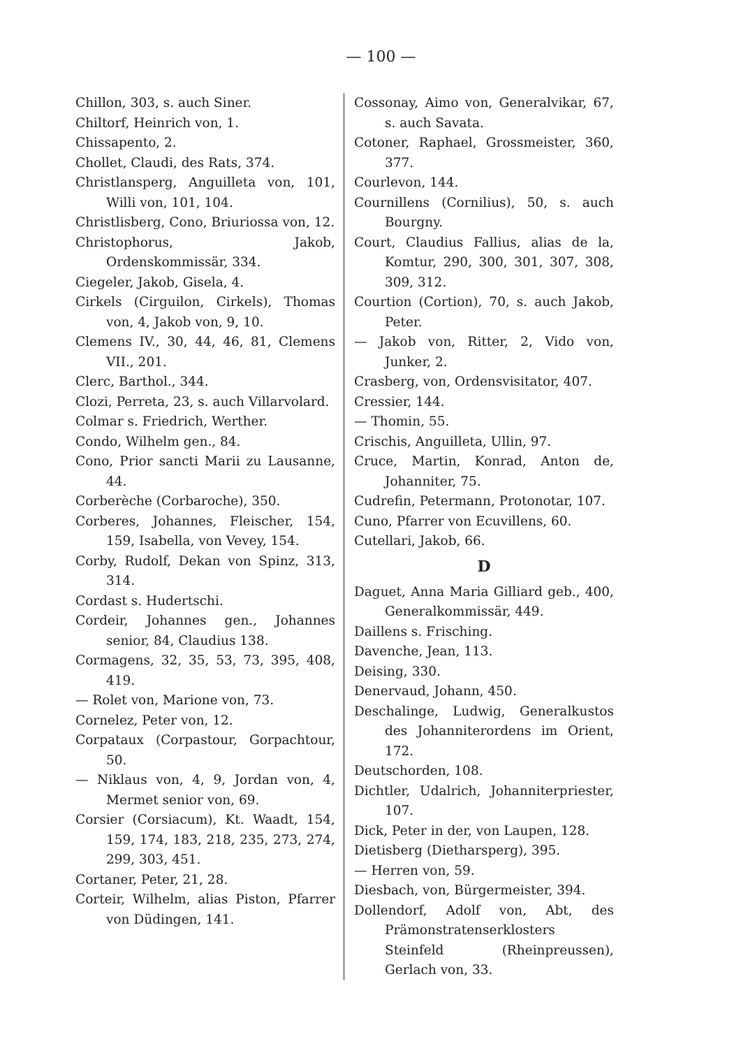— 100 —
Chillon, 303, s. auch Siner.
Chiltorf, Heinrich von, 1.
Chissapento, 2.
Chollet, Claudi, des Rats, 374.
Christlansperg, Anguilleta von, 101, Willi von, 101, 104.
Christlisberg, Cono, Briuriossa von, 12.
Christophorus, Jakob, Ordenskommissär, 334.
Ciegeler, Jakob, Gisela, 4.
Cirkels (Cirguilon, Cirkels), Thomas von, 4, Jakob von, 9, 10.
Clemens IV., 30, 44, 46, 81, Clemens VII., 201.
Clerc, Barthol., 344.
Clozi, Perreta, 23, s. auch Villarvolard.
Colmar s. Friedrich, Werther.
Condo, Wilhelm gen., 84.
Cono, Prior sancti Marii zu Lausanne, 44.
Corberèche (Corbaroche), 350.
Corberes, Johannes, Fleischer, 154, 159, Isabella, von Vevey, 154.
Corby, Rudolf, Dekan von Spinz, 313, 314.
Cordast s. Hudertschi.
Cordeir, Johannes gen., Johannes senior, 84, Claudius 138.
Cormagens, 32, 35, 53, 73, 395, 408, 419.
— Rolet von, Marione von, 73.
Cornelez, Peter von, 12.
Corpataux (Corpastour, Gorpachtour, 50.
— Niklaus von, 4, 9, Jordan von, 4, Mermet senior von, 69.
Corsier (Corsiacum), Kt. Waadt, 154, 159, 174, 183, 218, 235, 273, 274, 299, 303, 451.
Cortaner, Peter, 21, 28.
Corteir, Wilhelm, alias Piston, Pfarrer von Düdingen, 141.
Cossonay, Aimo von, Generalvikar, 67, s. auch Savata.
Cotoner, Raphael, Grossmeister, 360, 377.
Courlevon, 144.
Cournillens (Cornilius), 50, s. auch Bourgny.
Court, Claudius Fallius, alias de la, Komtur, 290, 300, 301, 307, 308, 309, 312.
Courtion (Cortion), 70, s. auch Jakob, Peter.
— Jakob von, Ritter, 2, Vido von, Junker, 2.
Crasberg, von, Ordensvisitator, 407.
Cressier, 144.
— Thomin, 55.
Crischis, Anguilleta, Ullin, 97.
Cruce, Martin, Konrad, Anton de, Johanniter, 75.
Cudrefin, Petermann, Protonotar, 107.
Cuno, Pfarrer von Ecuvillens, 60.
Cutellari, Jakob, 66.
D
Daguet, Anna Maria Gilliard geb., 400, Generalkommissär, 449.
Daillens s. Frisching.
Davenche, Jean, 113.
Deising, 330.
Denervaud, Johann, 450.
Deschalinge, Ludwig, Generalkustos des Johanniterordens im Orient, 172.
Deutschorden, 108.
Dichtler, Udalrich, Johanniterpriester, 107.
Dick, Peter in der, von Laupen, 128.
Dietisberg (Dietharsperg), 395.
— Herren von, 59.
Diesbach, von, Bürgermeister, 394.
Dollendorf, Adolf von, Abt, des Prämonstratenserklosters Steinfeld (Rheinpreussen), Gerlach von, 33.